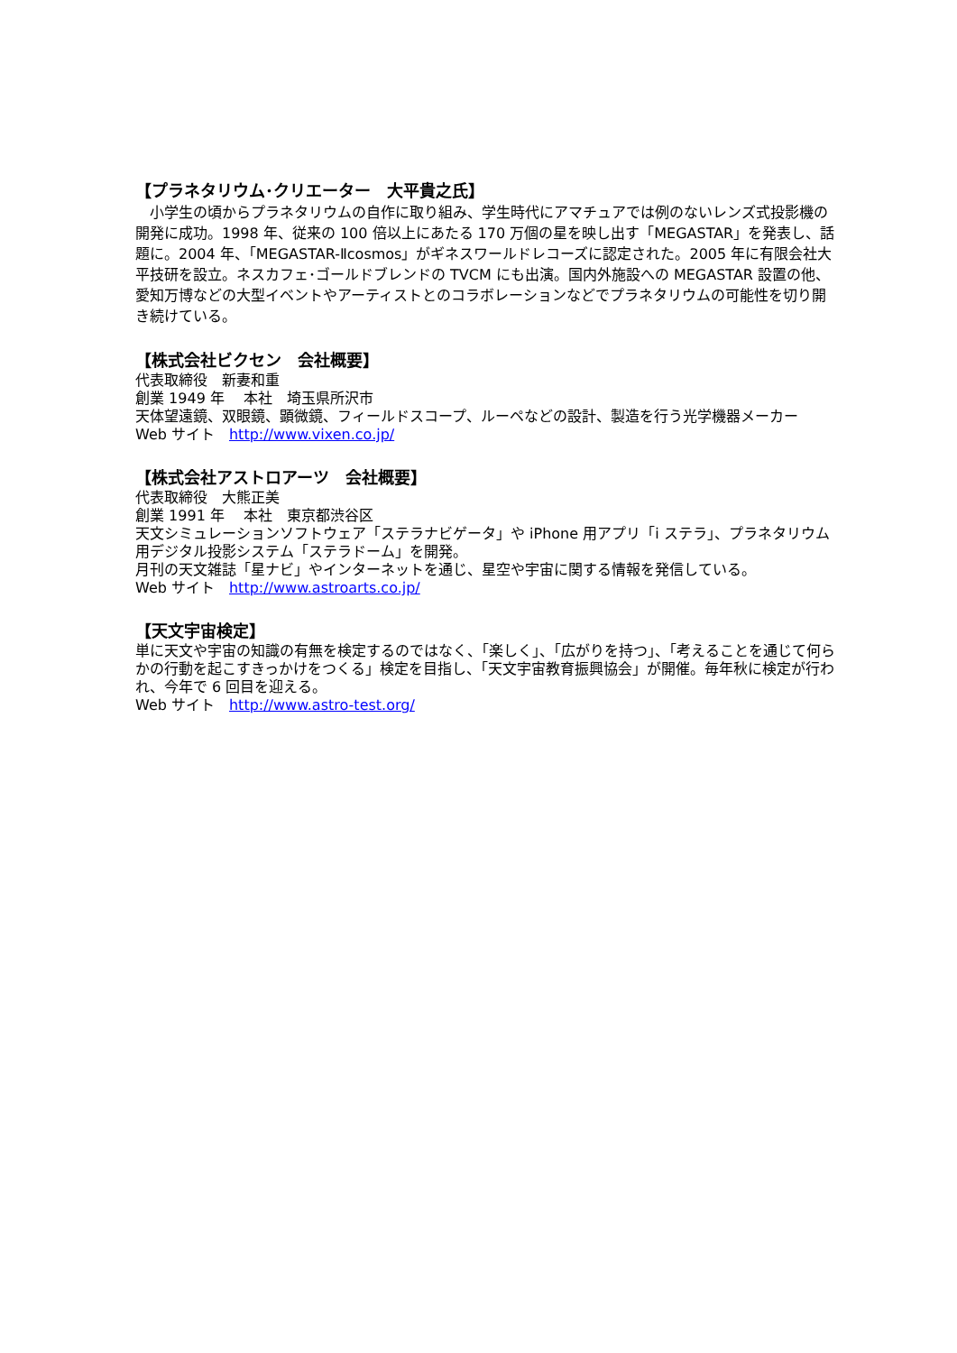【プラネタリウム･クリエーター　大平貴之氏】
　小学生の頃からプラネタリウムの自作に取り組み、学生時代にアマチュアでは例のないレンズ式投影機の開発に成功。1998 年、従来の 100 倍以上にあたる 170 万個の星を映し出す「MEGASTAR」を発表し、話題に。2004 年、「MEGASTAR-Ⅱcosmos」がギネスワールドレコーズに認定された。2005 年に有限会社大平技研を設立。ネスカフェ･ゴールドブレンドの TVCM にも出演。国内外施設への MEGASTAR 設置の他、愛知万博などの大型イベントやアーティストとのコラボレーションなどでプラネタリウムの可能性を切り開き続けている。
【株式会社ビクセン　会社概要】
代表取締役　新妻和重
創業 1949 年　 本社　埼玉県所沢市
天体望遠鏡、双眼鏡、顕微鏡、フィールドスコープ、ルーペなどの設計、製造を行う光学機器メーカー
Web サイト　http://www.vixen.co.jp/
【株式会社アストロアーツ　会社概要】
代表取締役　大熊正美
創業 1991 年　 本社　東京都渋谷区
天文シミュレーションソフトウェア「ステラナビゲータ」や iPhone 用アプリ「i ステラ」、プラネタリウム用デジタル投影システム「ステラドーム」を開発。
月刊の天文雑誌「星ナビ」やインターネットを通じ、星空や宇宙に関する情報を発信している。
Web サイト　http://www.astroarts.co.jp/
【天文宇宙検定】
単に天文や宇宙の知識の有無を検定するのではなく、「楽しく」、「広がりを持つ」、「考えることを通じて何らかの行動を起こすきっかけをつくる」検定を目指し、「天文宇宙教育振興協会」が開催。毎年秋に検定が行われ、今年で 6 回目を迎える。
Web サイト　http://www.astro-test.org/